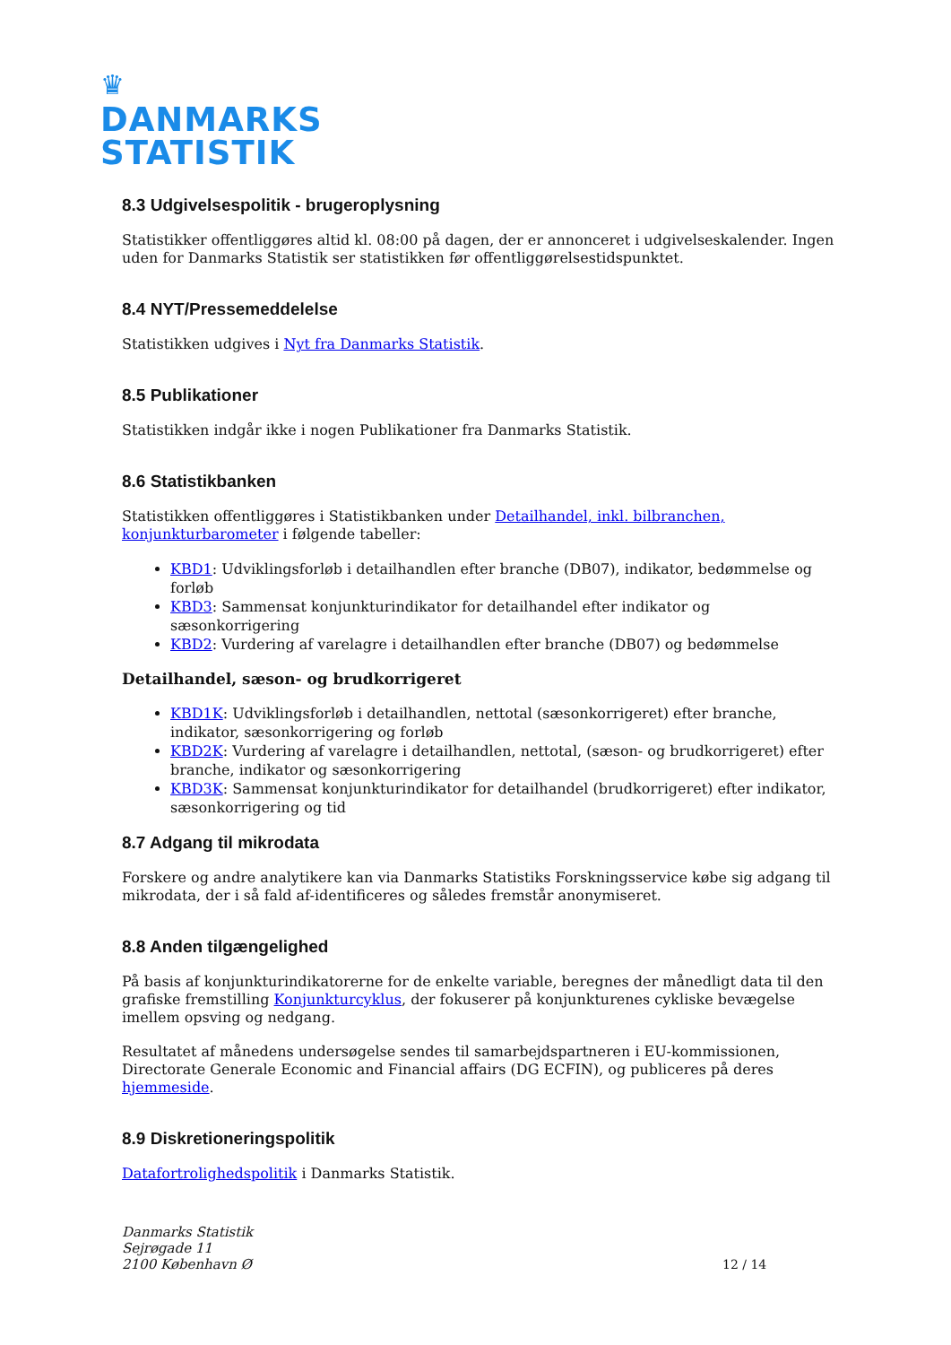♛
DANMARKS
STATISTIK
8.3 Udgivelsespolitik - brugeroplysning
Statistikker offentliggøres altid kl. 08:00 på dagen, der er annonceret i udgivelseskalender. Ingen uden for Danmarks Statistik ser statistikken før offentliggørelsestidspunktet.
8.4 NYT/Pressemeddelelse
Statistikken udgives i Nyt fra Danmarks Statistik.
8.5 Publikationer
Statistikken indgår ikke i nogen Publikationer fra Danmarks Statistik.
8.6 Statistikbanken
Statistikken offentliggøres i Statistikbanken under Detailhandel, inkl. bilbranchen, konjunkturbarometer i følgende tabeller:
KBD1: Udviklingsforløb i detailhandlen efter branche (DB07), indikator, bedømmelse og forløb
KBD3: Sammensat konjunkturindikator for detailhandel efter indikator og sæsonkorrigering
KBD2: Vurdering af varelagre i detailhandlen efter branche (DB07) og bedømmelse
Detailhandel, sæson- og brudkorrigeret
KBD1K: Udviklingsforløb i detailhandlen, nettotal (sæsonkorrigeret) efter branche, indikator, sæsonkorrigering og forløb
KBD2K: Vurdering af varelagre i detailhandlen, nettotal, (sæson- og brudkorrigeret) efter branche, indikator og sæsonkorrigering
KBD3K: Sammensat konjunkturindikator for detailhandel (brudkorrigeret) efter indikator, sæsonkorrigering og tid
8.7 Adgang til mikrodata
Forskere og andre analytikere kan via Danmarks Statistiks Forskningsservice købe sig adgang til mikrodata, der i så fald af-identificeres og således fremstår anonymiseret.
8.8 Anden tilgængelighed
På basis af konjunkturindikatorerne for de enkelte variable, beregnes der månedligt data til den grafiske fremstilling Konjunkturcyklus, der fokuserer på konjunkturenes cykliske bevægelse imellem opsving og nedgang.
Resultatet af månedens undersøgelse sendes til samarbejdspartneren i EU-kommissionen, Directorate Generale Economic and Financial affairs (DG ECFIN), og publiceres på deres hjemmeside.
8.9 Diskretioneringspolitik
Datafortrolighedspolitik i Danmarks Statistik.
Danmarks Statistik
Sejrøgade 11
2100 København Ø
12 / 14